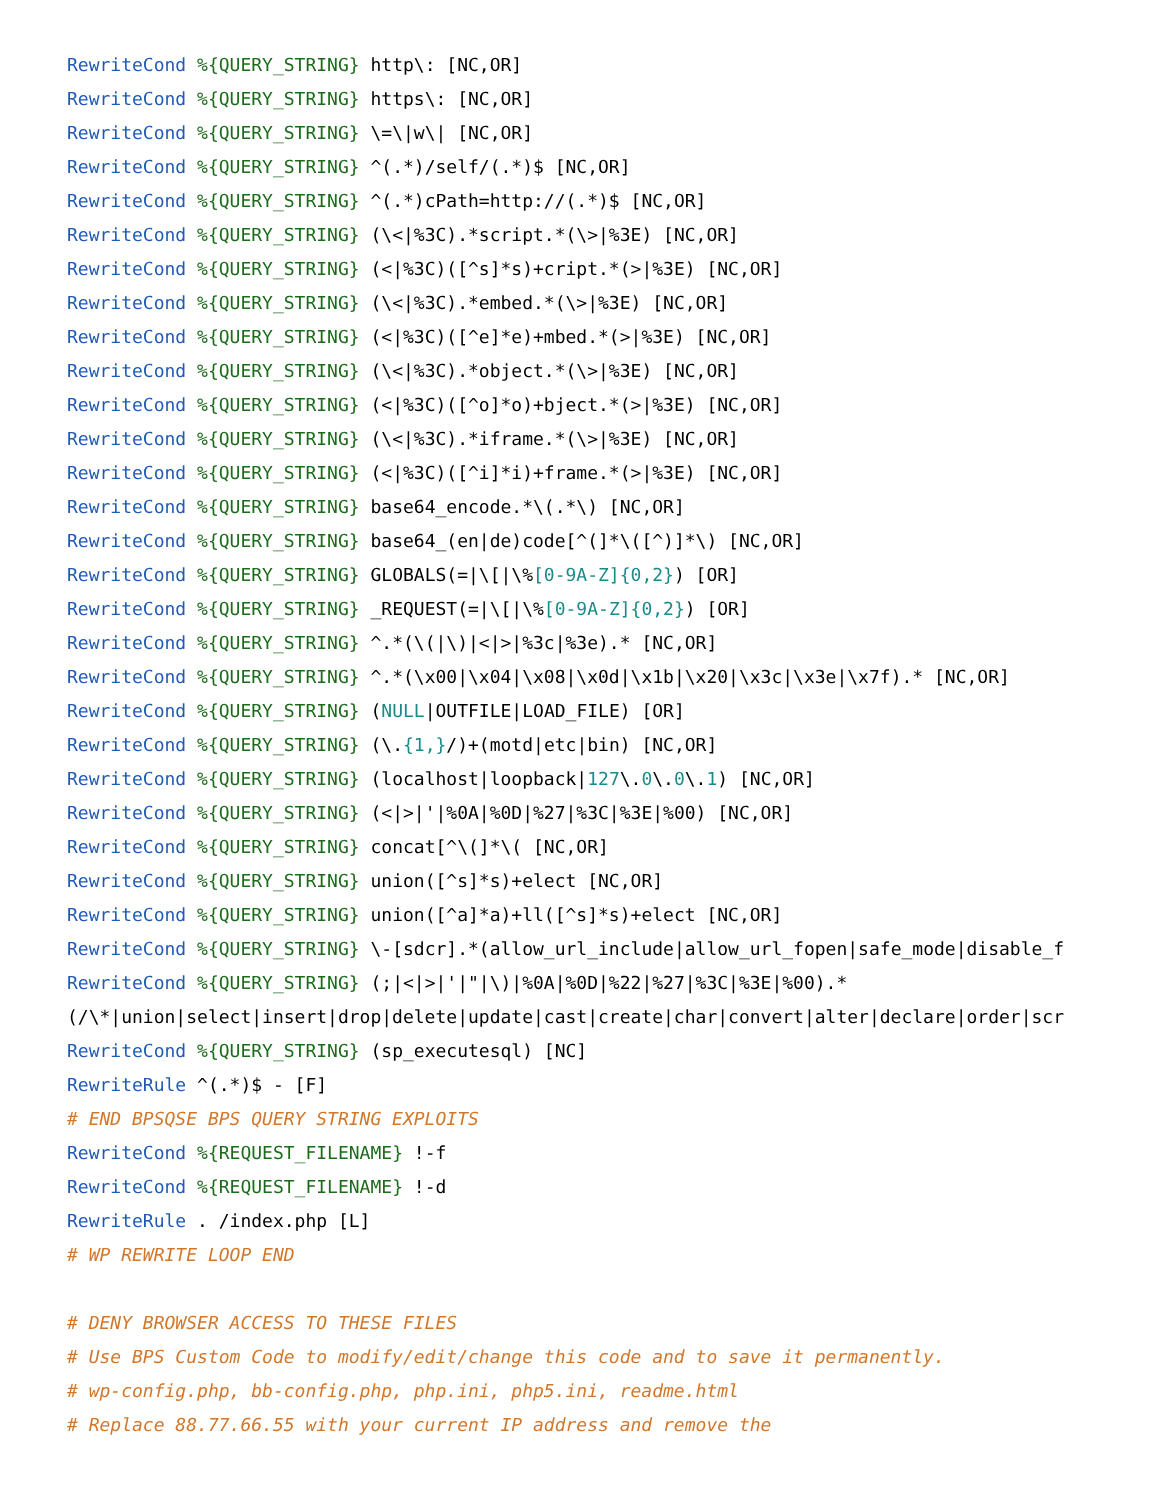RewriteCond %{QUERY_STRING} http\: [NC,OR]
RewriteCond %{QUERY_STRING} https\: [NC,OR]
RewriteCond %{QUERY_STRING} \=\|w\| [NC,OR]
RewriteCond %{QUERY_STRING} ^(.*)/self/(.*)$ [NC,OR]
RewriteCond %{QUERY_STRING} ^(.*)cPath=http://(.*)$ [NC,OR]
RewriteCond %{QUERY_STRING} (\<|%3C).*script.*(\>|%3E) [NC,OR]
RewriteCond %{QUERY_STRING} (<|%3C)([^s]*s)+cript.*(>|%3E) [NC,OR]
RewriteCond %{QUERY_STRING} (\<|%3C).*embed.*(\>|%3E) [NC,OR]
RewriteCond %{QUERY_STRING} (<|%3C)([^e]*e)+mbed.*(>|%3E) [NC,OR]
RewriteCond %{QUERY_STRING} (\<|%3C).*object.*(\>|%3E) [NC,OR]
RewriteCond %{QUERY_STRING} (<|%3C)([^o]*o)+bject.*(>|%3E) [NC,OR]
RewriteCond %{QUERY_STRING} (\<|%3C).*iframe.*(\>|%3E) [NC,OR]
RewriteCond %{QUERY_STRING} (<|%3C)([^i]*i)+frame.*(>|%3E) [NC,OR]
RewriteCond %{QUERY_STRING} base64_encode.*\(.*\) [NC,OR]
RewriteCond %{QUERY_STRING} base64_(en|de)code[^(]*\([^)]*\) [NC,OR]
RewriteCond %{QUERY_STRING} GLOBALS(=|\[|\%[0-9A-Z]{0,2}) [OR]
RewriteCond %{QUERY_STRING} _REQUEST(=|\[|\%[0-9A-Z]{0,2}) [OR]
RewriteCond %{QUERY_STRING} ^.*(\(|\)|<|>|%3c|%3e).* [NC,OR]
RewriteCond %{QUERY_STRING} ^.*(\x00|\x04|\x08|\x0d|\x1b|\x20|\x3c|\x3e|\x7f).* [NC,OR]
RewriteCond %{QUERY_STRING} (NULL|OUTFILE|LOAD_FILE) [OR]
RewriteCond %{QUERY_STRING} (\.{1,}/)+(motd|etc|bin) [NC,OR]
RewriteCond %{QUERY_STRING} (localhost|loopback|127\.0\.0\.1) [NC,OR]
RewriteCond %{QUERY_STRING} (<|>|'|%0A|%0D|%27|%3C|%3E|%00) [NC,OR]
RewriteCond %{QUERY_STRING} concat[^\(]*\( [NC,OR]
RewriteCond %{QUERY_STRING} union([^s]*s)+elect [NC,OR]
RewriteCond %{QUERY_STRING} union([^a]*a)+ll([^s]*s)+elect [NC,OR]
RewriteCond %{QUERY_STRING} \-[sdcr].*(allow_url_include|allow_url_fopen|safe_mode|disable_f
RewriteCond %{QUERY_STRING} (;|<|>|'|"|\)|%0A|%0D|%22|%27|%3C|%3E|%00).*
(/\*|union|select|insert|drop|delete|update|cast|create|char|convert|alter|declare|order|scr
RewriteCond %{QUERY_STRING} (sp_executesql) [NC]
RewriteRule ^(.*)$ - [F]
# END BPSQSE BPS QUERY STRING EXPLOITS
RewriteCond %{REQUEST_FILENAME} !-f
RewriteCond %{REQUEST_FILENAME} !-d
RewriteRule . /index.php [L]
# WP REWRITE LOOP END

# DENY BROWSER ACCESS TO THESE FILES
# Use BPS Custom Code to modify/edit/change this code and to save it permanently.
# wp-config.php, bb-config.php, php.ini, php5.ini, readme.html
# Replace 88.77.66.55 with your current IP address and remove the